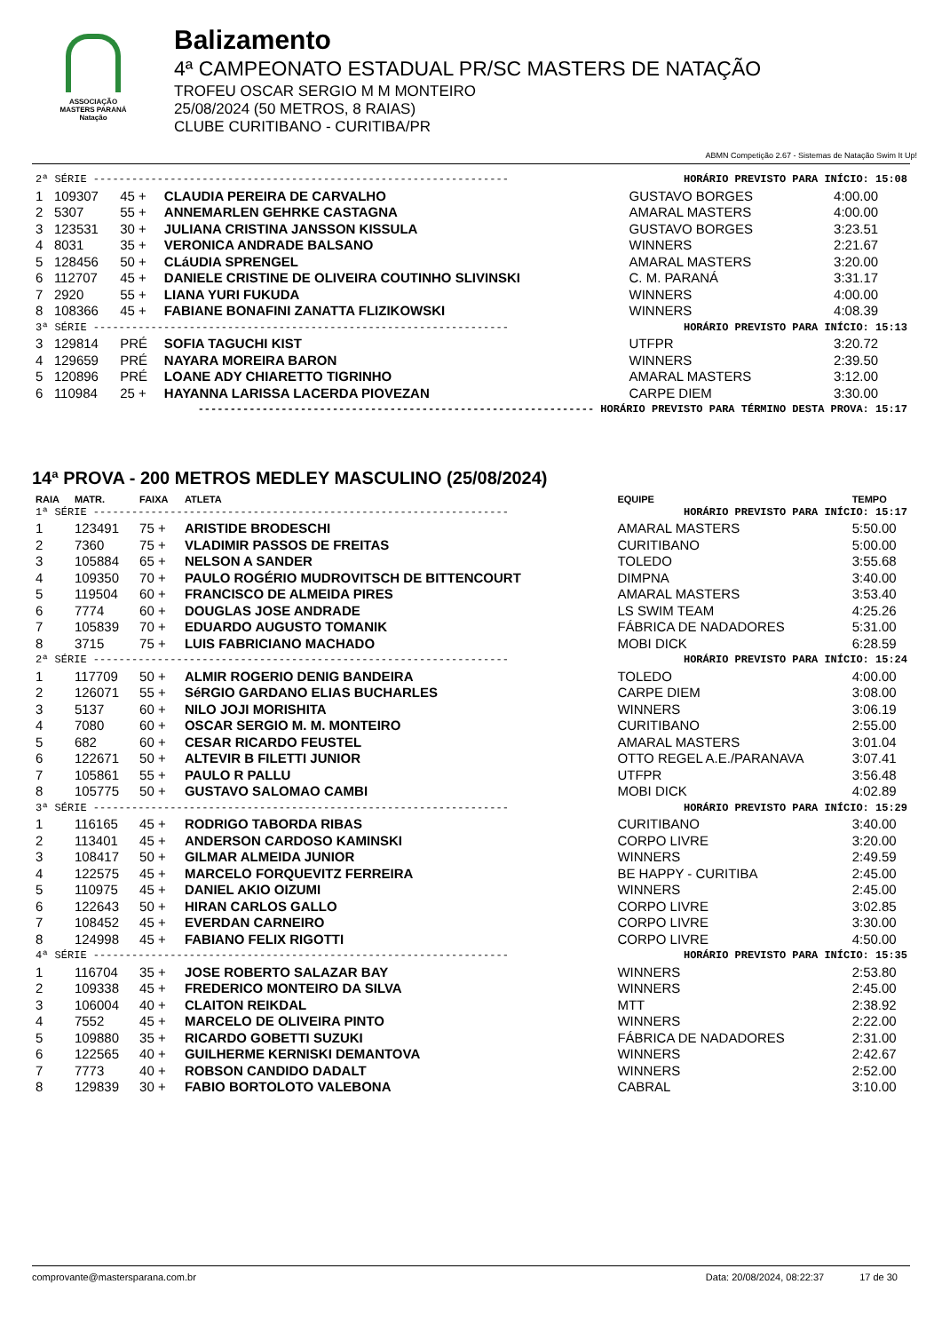ASSOCIAÇÃO
MASTERS PARANÁ
Natação
Balizamento
4ª CAMPEONATO ESTADUAL PR/SC MASTERS DE NATAÇÃO
TROFEU OSCAR SERGIO M M MONTEIRO
25/08/2024 (50 METROS, 8 RAIAS)
CLUBE CURITIBANO - CURITIBA/PR
ABMN Competição 2.67 - Sistemas de Natação Swim It Up!
| 2ª SÉRIE ----------------------------------------------------------------- | | | | HORÁRIO PREVISTO PARA INÍCIO: 15:08 | |
| 1 | 109307 | 45 + | CLAUDIA PEREIRA DE CARVALHO | GUSTAVO BORGES | 4:00.00 |
| 2 | 5307 | 55 + | ANNEMARLEN GEHRKE CASTAGNA | AMARAL MASTERS | 4:00.00 |
| 3 | 123531 | 30 + | JULIANA CRISTINA JANSSON KISSULA | GUSTAVO BORGES | 3:23.51 |
| 4 | 8031 | 35 + | VERONICA ANDRADE BALSANO | WINNERS | 2:21.67 |
| 5 | 128456 | 50 + | CLáUDIA SPRENGEL | AMARAL MASTERS | 3:20.00 |
| 6 | 112707 | 45 + | DANIELE CRISTINE DE OLIVEIRA COUTINHO SLIVINSKI | C. M. PARANÁ | 3:31.17 |
| 7 | 2920 | 55 + | LIANA YURI FUKUDA | WINNERS | 4:00.00 |
| 8 | 108366 | 45 + | FABIANE BONAFINI ZANATTA FLIZIKOWSKI | WINNERS | 4:08.39 |
| 3ª SÉRIE ----------------------------------------------------------------- | | | | HORÁRIO PREVISTO PARA INÍCIO: 15:13 | |
| 3 | 129814 | PRÉ | SOFIA TAGUCHI KIST | UTFPR | 3:20.72 |
| 4 | 129659 | PRÉ | NAYARA MOREIRA BARON | WINNERS | 2:39.50 |
| 5 | 120896 | PRÉ | LOANE ADY CHIARETTO TIGRINHO | AMARAL MASTERS | 3:12.00 |
| 6 | 110984 | 25 + | HAYANNA LARISSA LACERDA PIOVEZAN | CARPE DIEM | 3:30.00 |
| -------------------------------------------------------------- HORÁRIO PREVISTO PARA TÉRMINO DESTA PROVA: 15:17 | | | | | |
14ª PROVA - 200 METROS MEDLEY MASCULINO (25/08/2024)
| RAIA | MATR. | FAIXA | ATLETA | EQUIPE | TEMPO |
| --- | --- | --- | --- | --- | --- |
| 1ª SÉRIE ----------------------------------------------------------------- | | | | HORÁRIO PREVISTO PARA INÍCIO: 15:17 | |
| 1 | 123491 | 75 + | ARISTIDE BRODESCHI | AMARAL MASTERS | 5:50.00 |
| 2 | 7360 | 75 + | VLADIMIR PASSOS DE FREITAS | CURITIBANO | 5:00.00 |
| 3 | 105884 | 65 + | NELSON A SANDER | TOLEDO | 3:55.68 |
| 4 | 109350 | 70 + | PAULO ROGÉRIO MUDROVITSCH DE BITTENCOURT | DIMPNA | 3:40.00 |
| 5 | 119504 | 60 + | FRANCISCO DE ALMEIDA PIRES | AMARAL MASTERS | 3:53.40 |
| 6 | 7774 | 60 + | DOUGLAS JOSE ANDRADE | LS SWIM TEAM | 4:25.26 |
| 7 | 105839 | 70 + | EDUARDO AUGUSTO TOMANIK | FÁBRICA DE NADADORES | 5:31.00 |
| 8 | 3715 | 75 + | LUIS FABRICIANO MACHADO | MOBI DICK | 6:28.59 |
| 2ª SÉRIE ----------------------------------------------------------------- | | | | HORÁRIO PREVISTO PARA INÍCIO: 15:24 | |
| 1 | 117709 | 50 + | ALMIR ROGERIO DENIG BANDEIRA | TOLEDO | 4:00.00 |
| 2 | 126071 | 55 + | SéRGIO GARDANO ELIAS BUCHARLES | CARPE DIEM | 3:08.00 |
| 3 | 5137 | 60 + | NILO JOJI MORISHITA | WINNERS | 3:06.19 |
| 4 | 7080 | 60 + | OSCAR SERGIO M. M. MONTEIRO | CURITIBANO | 2:55.00 |
| 5 | 682 | 60 + | CESAR RICARDO FEUSTEL | AMARAL MASTERS | 3:01.04 |
| 6 | 122671 | 50 + | ALTEVIR B FILETTI JUNIOR | OTTO REGEL A.E./PARANAVA | 3:07.41 |
| 7 | 105861 | 55 + | PAULO R PALLU | UTFPR | 3:56.48 |
| 8 | 105775 | 50 + | GUSTAVO SALOMAO CAMBI | MOBI DICK | 4:02.89 |
| 3ª SÉRIE ----------------------------------------------------------------- | | | | HORÁRIO PREVISTO PARA INÍCIO: 15:29 | |
| 1 | 116165 | 45 + | RODRIGO TABORDA RIBAS | CURITIBANO | 3:40.00 |
| 2 | 113401 | 45 + | ANDERSON CARDOSO KAMINSKI | CORPO LIVRE | 3:20.00 |
| 3 | 108417 | 50 + | GILMAR ALMEIDA JUNIOR | WINNERS | 2:49.59 |
| 4 | 122575 | 45 + | MARCELO FORQUEVITZ FERREIRA | BE HAPPY - CURITIBA | 2:45.00 |
| 5 | 110975 | 45 + | DANIEL AKIO OIZUMI | WINNERS | 2:45.00 |
| 6 | 122643 | 50 + | HIRAN CARLOS GALLO | CORPO LIVRE | 3:02.85 |
| 7 | 108452 | 45 + | EVERDAN CARNEIRO | CORPO LIVRE | 3:30.00 |
| 8 | 124998 | 45 + | FABIANO FELIX RIGOTTI | CORPO LIVRE | 4:50.00 |
| 4ª SÉRIE ----------------------------------------------------------------- | | | | HORÁRIO PREVISTO PARA INÍCIO: 15:35 | |
| 1 | 116704 | 35 + | JOSE ROBERTO SALAZAR BAY | WINNERS | 2:53.80 |
| 2 | 109338 | 45 + | FREDERICO MONTEIRO DA SILVA | WINNERS | 2:45.00 |
| 3 | 106004 | 40 + | CLAITON REIKDAL | MTT | 2:38.92 |
| 4 | 7552 | 45 + | MARCELO DE OLIVEIRA PINTO | WINNERS | 2:22.00 |
| 5 | 109880 | 35 + | RICARDO GOBETTI SUZUKI | FÁBRICA DE NADADORES | 2:31.00 |
| 6 | 122565 | 40 + | GUILHERME KERNISKI DEMANTOVA | WINNERS | 2:42.67 |
| 7 | 7773 | 40 + | ROBSON CANDIDO DADALT | WINNERS | 2:52.00 |
| 8 | 129839 | 30 + | FABIO BORTOLOTO VALEBONA | CABRAL | 3:10.00 |
comprovante@mastersparana.com.br Data: 20/08/2024, 08:22:37 17 de 30